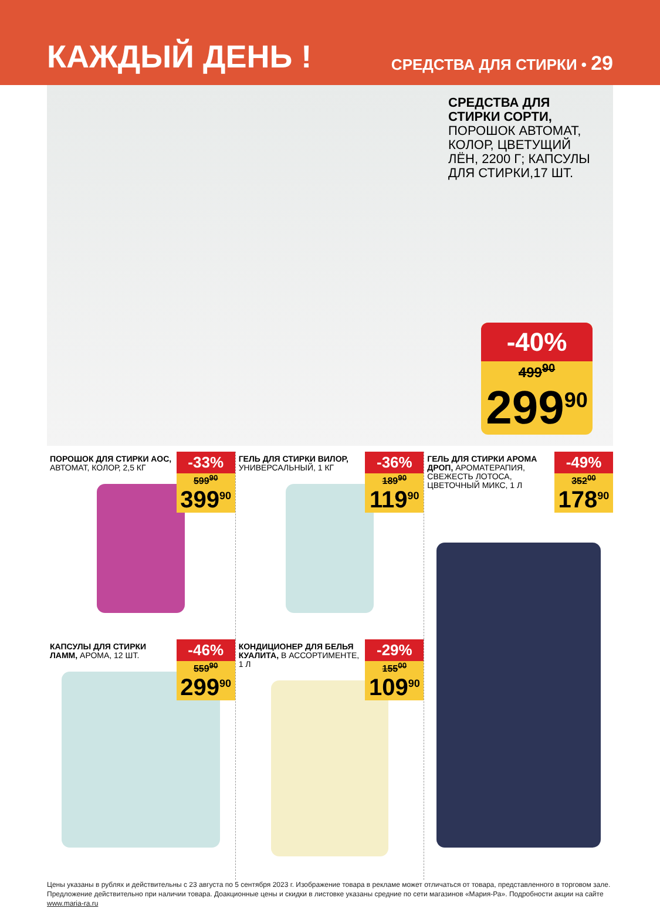КАЖДЫЙ ДЕНЬ !
СРЕДСТВА ДЛЯ СТИРКИ • 29
СРЕДСТВА ДЛЯ СТИРКИ СОРТИ, ПОРОШОК АВТОМАТ, КОЛОР, ЦВЕТУЩИЙ ЛЁН, 2200 Г; КАПСУЛЫ ДЛЯ СТИРКИ,17 ШТ.
-40%
499<sup>90</sup>
299<sup>90</sup>
ПОРОШОК ДЛЯ СТИРКИ АОС, АВТОМАТ, КОЛОР, 2,5 КГ
-33%
599<sup>90</sup>
399<sup>90</sup>
ГЕЛЬ ДЛЯ СТИРКИ ВИЛОР, УНИВЕРСАЛЬНЫЙ, 1 КГ
-36%
189<sup>90</sup>
119<sup>90</sup>
ГЕЛЬ ДЛЯ СТИРКИ АРОМА ДРОП, АРОМАТЕРАПИЯ, СВЕЖЕСТЬ ЛОТОСА, ЦВЕТОЧНЫЙ МИКС, 1 Л
-49%
352<sup>00</sup>
178<sup>90</sup>
КАПСУЛЫ ДЛЯ СТИРКИ ЛАММ, АРОМА, 12 ШТ.
-46%
559<sup>90</sup>
299<sup>90</sup>
КОНДИЦИОНЕР ДЛЯ БЕЛЬЯ КУАЛИТА, В АССОРТИМЕНТЕ, 1 Л
-29%
155<sup>00</sup>
109<sup>90</sup>
Цены указаны в рублях и действительны с 23 августа по 5 сентября 2023 г. Изображение товара в рекламе может отличаться от товара, представленного в торговом зале. Предложение действительно при наличии товара. Доакционные цены и скидки в листовке указаны средние по сети магазинов «Мария-Ра». Подробности акции на сайте www.maria-ra.ru